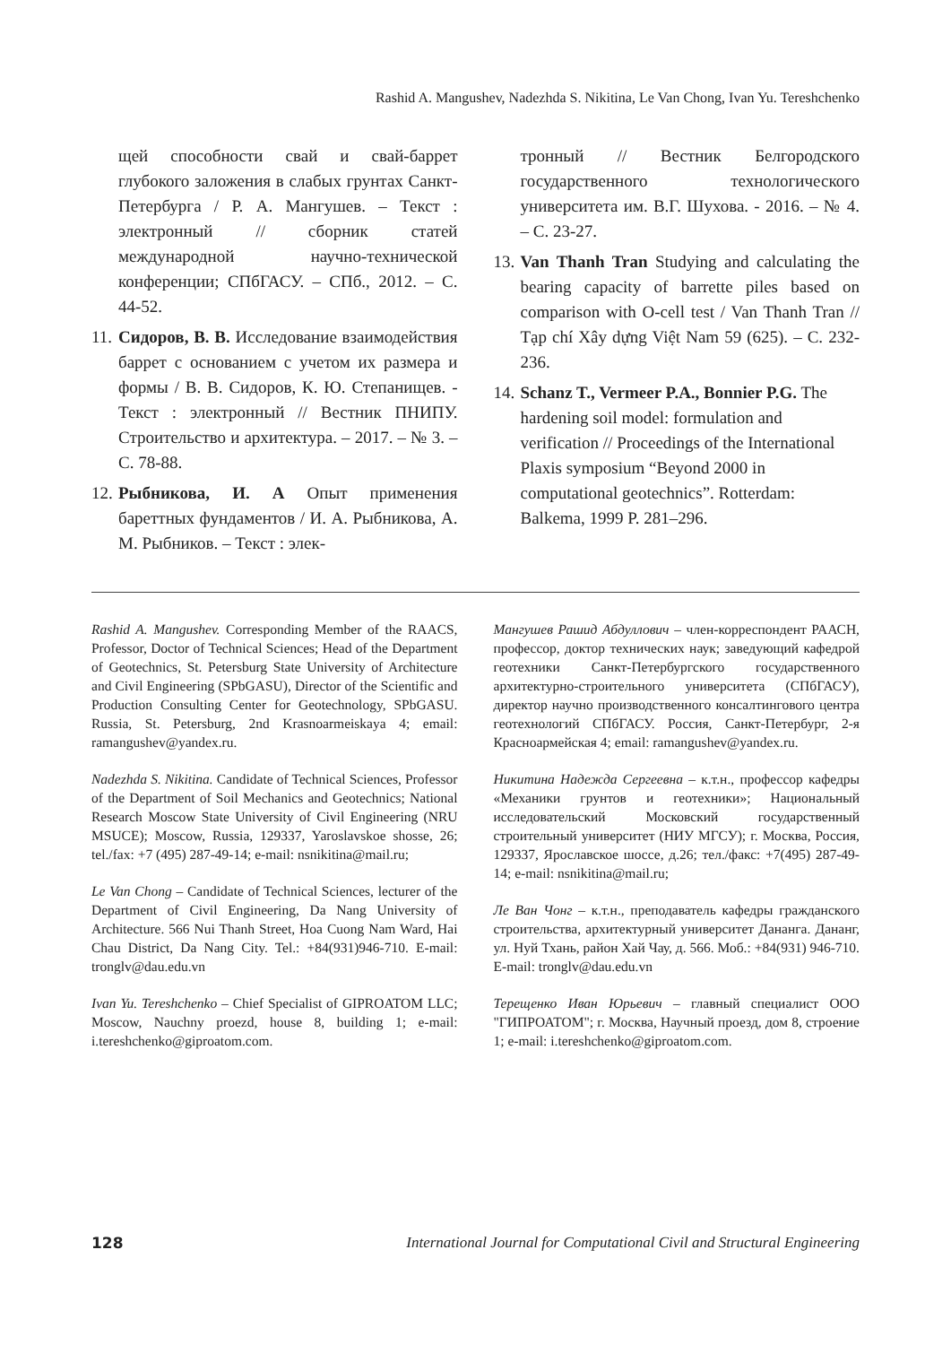Rashid A. Mangushev, Nadezhda S. Nikitina, Le Van Chong, Ivan Yu. Tereshchenko
щей способности свай и свай-баррет глубокого заложения в слабых грунтах Санкт-Петербурга / Р. А. Мангушев. – Текст : электронный // сборник статей международной научно-технической конференции; СПбГАСУ. – СПб., 2012. – С. 44-52.
11. Сидоров, В. В. Исследование взаимодействия баррет с основанием с учетом их размера и формы / В. В. Сидоров, К. Ю. Степанищев. - Текст : электронный // Вестник ПНИПУ. Строительство и архитектура. – 2017. – № 3. – С. 78-88.
12. Рыбникова, И. А Опыт применения бареттных фундаментов / И. А. Рыбникова, А. М. Рыбников. – Текст : элек-
тронный // Вестник Белгородского государственного технологического университета им. В.Г. Шухова. - 2016. – № 4. – С. 23-27.
13. Van Thanh Tran Studying and calculating the bearing capacity of barrette piles based on comparison with O-cell test / Van Thanh Tran // Tạp chí Xây dựng Việt Nam 59 (625). – С. 232-236.
14. Schanz T., Vermeer P.A., Bonnier P.G. The hardening soil model: formulation and verification // Proceedings of the International Plaxis symposium “Beyond 2000 in computational geotechnics”. Rotterdam: Balkema, 1999 P. 281–296.
Rashid A. Mangushev. Corresponding Member of the RAACS, Professor, Doctor of Technical Sciences; Head of the Department of Geotechnics, St. Petersburg State University of Architecture and Civil Engineering (SPbGASU), Director of the Scientific and Production Consulting Center for Geotechnology, SPbGASU. Russia, St. Petersburg, 2nd Krasnoarmeiskaya 4; email: ramangushev@yandex.ru.
Nadezhda S. Nikitina. Candidate of Technical Sciences, Professor of the Department of Soil Mechanics and Geotechnics; National Research Moscow State University of Civil Engineering (NRU MSUCE); Moscow, Russia, 129337, Yaroslavskoe shosse, 26; tel./fax: +7 (495) 287-49-14; e-mail: nsnikitina@mail.ru;
Le Van Chong – Candidate of Technical Sciences, lecturer of the Department of Civil Engineering, Da Nang University of Architecture. 566 Nui Thanh Street, Hoa Cuong Nam Ward, Hai Chau District, Da Nang City. Tel.: +84(931)946-710. E-mail: tronglv@dau.edu.vn
Ivan Yu. Tereshchenko – Chief Specialist of GIPROATOM LLC; Moscow, Nauchny proezd, house 8, building 1; e-mail: i.tereshchenko@giproatom.com.
Мангушев Рашид Абдуллович – член-корреспондент РААСН, профессор, доктор технических наук; заведующий кафедрой геотехники Санкт-Петербургского государственного архитектурно-строительного университета (СПбГАСУ), директор научно производственного консалтингового центра геотехнологий СПбГАСУ. Россия, Санкт-Петербург, 2-я Красноармейская 4; email: ramangushev@yandex.ru.
Никитина Надежда Сергеевна – к.т.н., профессор кафедры «Механики грунтов и геотехники»; Национальный исследовательский Московский государственный строительный университет (НИУ МГСУ); г. Москва, Россия, 129337, Ярославское шоссе, д.26; тел./факс: +7(495) 287-49-14; e-mail: nsnikitina@mail.ru;
Ле Ван Чонг – к.т.н., преподаватель кафедры гражданского строительства, архитектурный университет Дананга. Дананг, ул. Нуй Тхань, район Хай Чау, д. 566. Моб.: +84(931) 946-710. E-mail: tronglv@dau.edu.vn
Терещенко Иван Юрьевич – главный специалист ООО "ГИПРОАТОМ"; г. Москва, Научный проезд, дом 8, строение 1; e-mail: i.tereshchenko@giproatom.com.
128 International Journal for Computational Civil and Structural Engineering